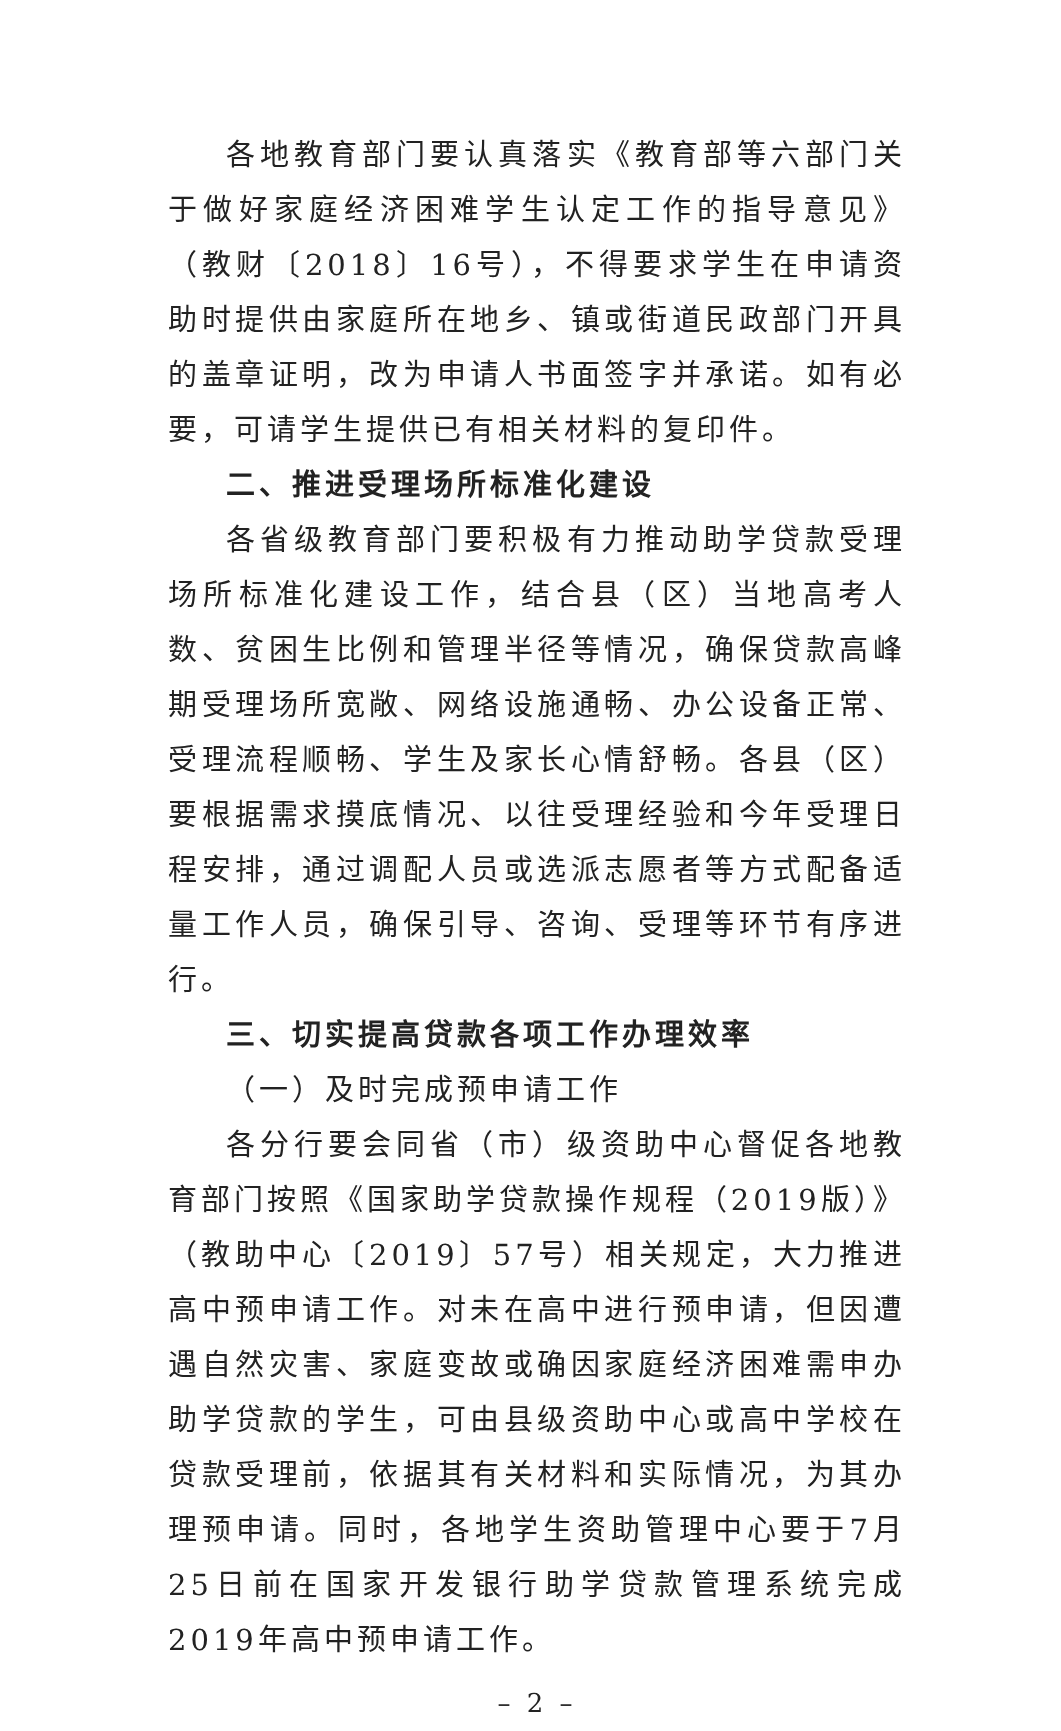各地教育部门要认真落实《教育部等六部门关于做好家庭经济困难学生认定工作的指导意见》（教财〔2018〕16号），不得要求学生在申请资助时提供由家庭所在地乡、镇或街道民政部门开具的盖章证明，改为申请人书面签字并承诺。如有必要，可请学生提供已有相关材料的复印件。
二、推进受理场所标准化建设
各省级教育部门要积极有力推动助学贷款受理场所标准化建设工作，结合县（区）当地高考人数、贫困生比例和管理半径等情况，确保贷款高峰期受理场所宽敞、网络设施通畅、办公设备正常、受理流程顺畅、学生及家长心情舒畅。各县（区）要根据需求摸底情况、以往受理经验和今年受理日程安排，通过调配人员或选派志愿者等方式配备适量工作人员，确保引导、咨询、受理等环节有序进行。
三、切实提高贷款各项工作办理效率
（一）及时完成预申请工作
各分行要会同省（市）级资助中心督促各地教育部门按照《国家助学贷款操作规程（2019版）》（教助中心〔2019〕57号）相关规定，大力推进高中预申请工作。对未在高中进行预申请，但因遭遇自然灾害、家庭变故或确因家庭经济困难需申办助学贷款的学生，可由县级资助中心或高中学校在贷款受理前，依据其有关材料和实际情况，为其办理预申请。同时，各地学生资助管理中心要于7月25日前在国家开发银行助学贷款管理系统完成2019年高中预申请工作。
– 2 –